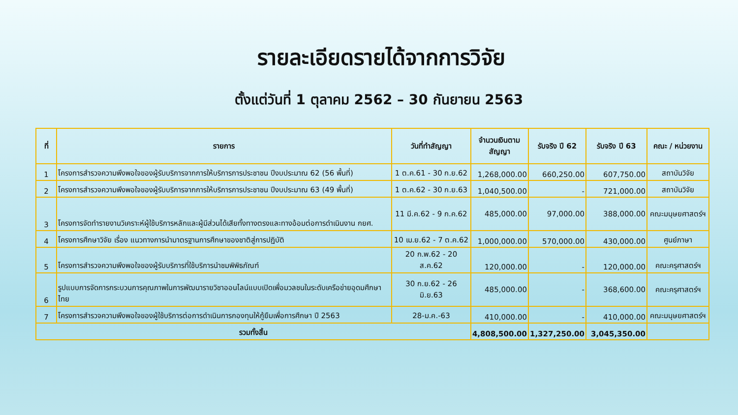รายละเอียดรายได้จากการวิจัย
ตั้งแต่วันที่ 1 ตุลาคม 2562 – 30 กันยายน 2563
| ที่ | รายการ | วันที่ทำสัญญา | จำนวนเงินตามสัญญา | รับจริง ปี 62 | รับจริง ปี 63 | คณะ / หน่วยงาน |
| --- | --- | --- | --- | --- | --- | --- |
| 1 | โครงการสำรวจความพึงพอใจของผู้รับบริการจากการให้บริการการประชาชน ปีงบประมาณ 62 (56 พื้นที่) | 1 ต.ค.61 - 30 ก.ย.62 | 1,268,000.00 | 660,250.00 | 607,750.00 | สถาบันวิจัย |
| 2 | โครงการสำรวจความพึงพอใจของผู้รับบริการจากการให้บริการการประชาชน ปีงบประมาณ 63 (49 พื้นที่) | 1 ต.ค.62 - 30 ก.ย.63 | 1,040,500.00 | - | 721,000.00 | สถาบันวิจัย |
| 3 | โครงการจัดทำรายงานวิเคราะห์ผู้ใช้บริการหลักและผู้มีส่วนได้เสียทั้งทางตรงและทางอ้อมต่อการดำเนินงาน กยศ. | 11 มี.ค.62 - 9 ก.ค.62 | 485,000.00 | 97,000.00 | 388,000.00 | คณะมนุษยศาสตร์ฯ |
| 4 | โครงการศึกษาวิจัย เรื่อง แนวทางการนำมาตรฐานการศึกษาของชาติสู่การปฏิบัติ | 10 เม.ย.62 - 7 ต.ค.62 | 1,000,000.00 | 570,000.00 | 430,000.00 | ศูนย์ภาษา |
| 5 | โครงการสำรวจความพึงพอใจของผู้รับบริการที่ใช้บริการนำชมพิพิธภัณฑ์ | 20 ก.พ.62 - 20 ส.ค.62 | 120,000.00 | - | 120,000.00 | คณะครุศาสตร์ฯ |
| 6 | รูปแบบการจัดการกระบวนการคุณภาพในการพัฒนารายวิชาออนไลน์แบบเปิดเพื่อมวลชนในระดับเครือข่ายอุดมศึกษาไทย | 30 ก.ย.62 - 26 มิ.ย.63 | 485,000.00 | - | 368,600.00 | คณะครุศาสตร์ฯ |
| 7 | โครงการสำรวจความพึงพอใจของผู้ใช้บริการต่อการดำเนินการกองทุนให้กู้ยืมเพื่อการศึกษา ปี 2563 | 28-ม.ค.-63 | 410,000.00 | - | 410,000.00 | คณะมนุษยศาสตร์ฯ |
| รวมทั้งสิ้น | | | 4,808,500.00 | 1,327,250.00 | 3,045,350.00 | |